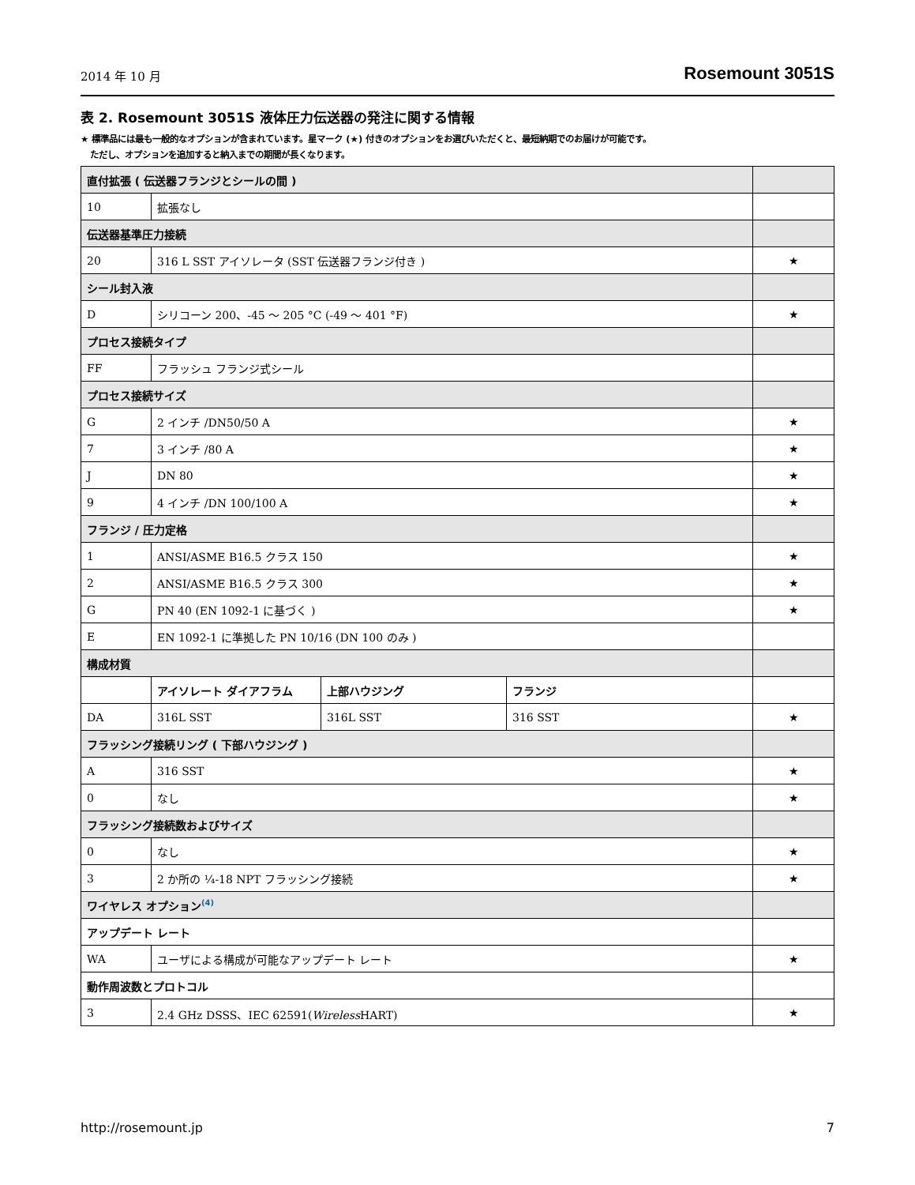2014 年 10 月 Rosemount 3051S
表 2. Rosemount 3051S 液体圧力伝送器の発注に関する情報
★ 標準品には最も一般的なオプションが含まれています。星マーク (★) 付きのオプションをお選びいただくと、最短納期でのお届けが可能です。
ただし、オプションを追加すると納入までの期間が長くなります。
| 直付拡張 ( 伝送器フランジとシールの間 ) | | | | |
| 10 | 拡張なし | | | |
| 伝送器基準圧力接続 | | | | |
| 20 | 316 L SST アイソレータ (SST 伝送器フランジ付き ) | | | ★ |
| シール封入液 | | | | |
| D | シリコーン 200、-45 ～ 205 °C (-49 ～ 401 °F) | | | ★ |
| プロセス接続タイプ | | | | |
| FF | フラッシュ フランジ式シール | | | |
| プロセス接続サイズ | | | | |
| G | 2 インチ /DN50/50 A | | | ★ |
| 7 | 3 インチ /80 A | | | ★ |
| J | DN 80 | | | ★ |
| 9 | 4 インチ /DN 100/100 A | | | ★ |
| フランジ / 圧力定格 | | | | |
| 1 | ANSI/ASME B16.5 クラス 150 | | | ★ |
| 2 | ANSI/ASME B16.5 クラス 300 | | | ★ |
| G | PN 40 (EN 1092-1 に基づく ) | | | ★ |
| E | EN 1092-1 に準拠した PN 10/16 (DN 100 のみ ) | | | |
| 構成材質 | | | | |
| | アイソレート ダイアフラム | 上部ハウジング | フランジ | |
| DA | 316L SST | 316L SST | 316 SST | ★ |
| フラッシング接続リング ( 下部ハウジング ) | | | | |
| A | 316 SST | | | ★ |
| 0 | なし | | | ★ |
| フラッシング接続数およびサイズ | | | | |
| 0 | なし | | | ★ |
| 3 | 2 か所の ¼-18 NPT フラッシング接続 | | | ★ |
| ワイヤレス オプション<sup>(4)</sup> | | | | |
| アップデート レート | | | | |
| WA | ユーザによる構成が可能なアップデート レート | | | ★ |
| 動作周波数とプロトコル | | | | |
| 3 | 2.4 GHz DSSS、IEC 62591( Wireless HART) | | | ★ |
http://rosemount.jp 7